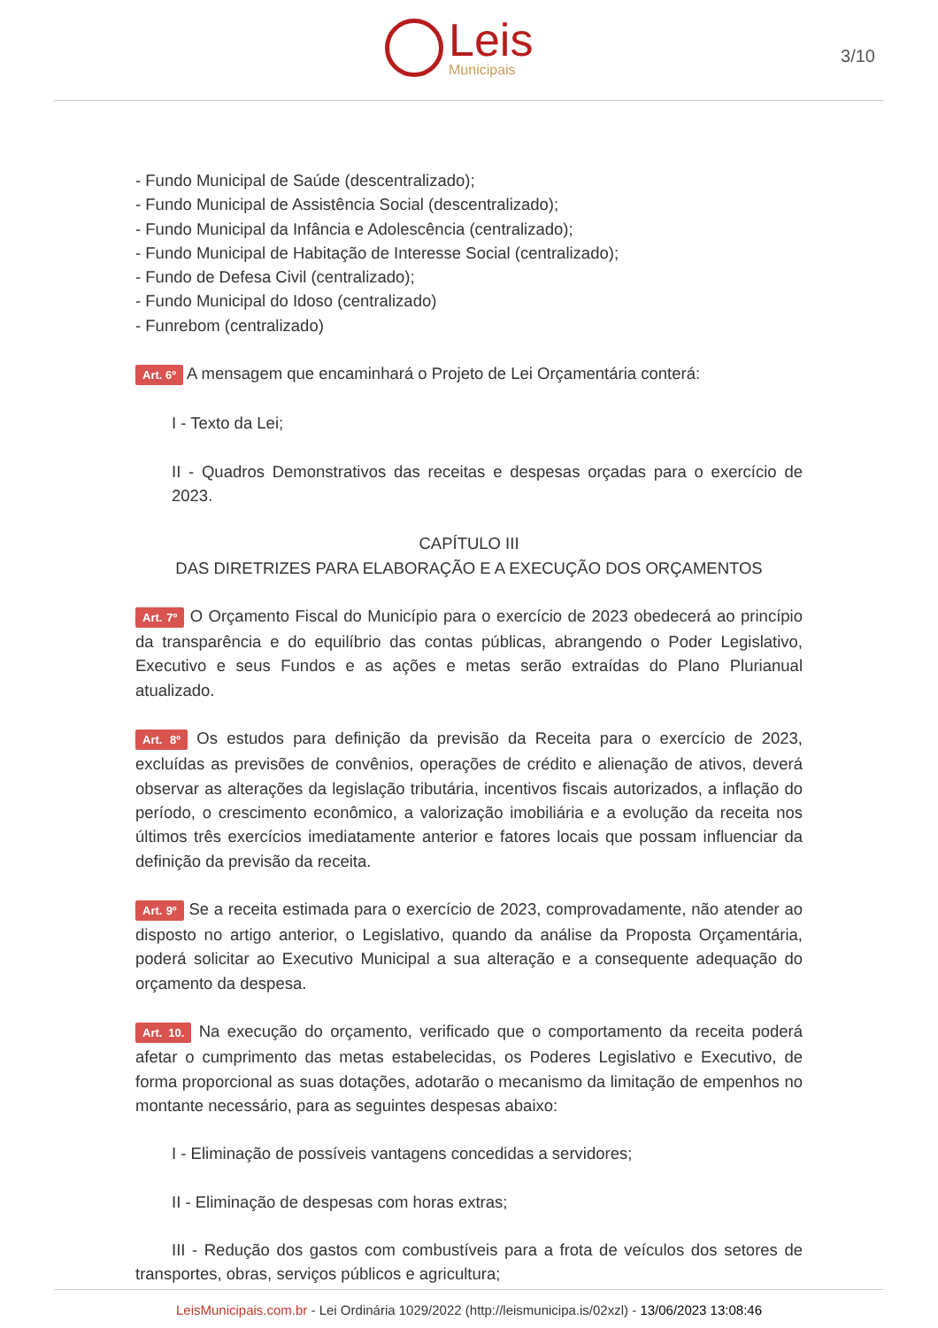Leis
Municipais
3/10
- Fundo Municipal de Saúde (descentralizado);
- Fundo Municipal de Assistência Social (descentralizado);
- Fundo Municipal da Infância e Adolescência (centralizado);
- Fundo Municipal de Habitação de Interesse Social (centralizado);
- Fundo de Defesa Civil (centralizado);
- Fundo Municipal do Idoso (centralizado)
- Funrebom (centralizado)
Art. 6º A mensagem que encaminhará o Projeto de Lei Orçamentária conterá:
I - Texto da Lei;
II - Quadros Demonstrativos das receitas e despesas orçadas para o exercício de 2023.
CAPÍTULO III
DAS DIRETRIZES PARA ELABORAÇÃO E A EXECUÇÃO DOS ORÇAMENTOS
Art. 7º O Orçamento Fiscal do Município para o exercício de 2023 obedecerá ao princípio da transparência e do equilíbrio das contas públicas, abrangendo o Poder Legislativo, Executivo e seus Fundos e as ações e metas serão extraídas do Plano Plurianual atualizado.
Art. 8º Os estudos para definição da previsão da Receita para o exercício de 2023, excluídas as previsões de convênios, operações de crédito e alienação de ativos, deverá observar as alterações da legislação tributária, incentivos fiscais autorizados, a inflação do período, o crescimento econômico, a valorização imobiliária e a evolução da receita nos últimos três exercícios imediatamente anterior e fatores locais que possam influenciar da definição da previsão da receita.
Art. 9º Se a receita estimada para o exercício de 2023, comprovadamente, não atender ao disposto no artigo anterior, o Legislativo, quando da análise da Proposta Orçamentária, poderá solicitar ao Executivo Municipal a sua alteração e a consequente adequação do orçamento da despesa.
Art. 10. Na execução do orçamento, verificado que o comportamento da receita poderá afetar o cumprimento das metas estabelecidas, os Poderes Legislativo e Executivo, de forma proporcional as suas dotações, adotarão o mecanismo da limitação de empenhos no montante necessário, para as seguintes despesas abaixo:
I - Eliminação de possíveis vantagens concedidas a servidores;
II - Eliminação de despesas com horas extras;
III - Redução dos gastos com combustíveis para a frota de veículos dos setores de transportes, obras, serviços públicos e agricultura;
LeisMunicipais.com.br - Lei Ordinária 1029/2022 (http://leismunicipa.is/02xzl) - 13/06/2023 13:08:46